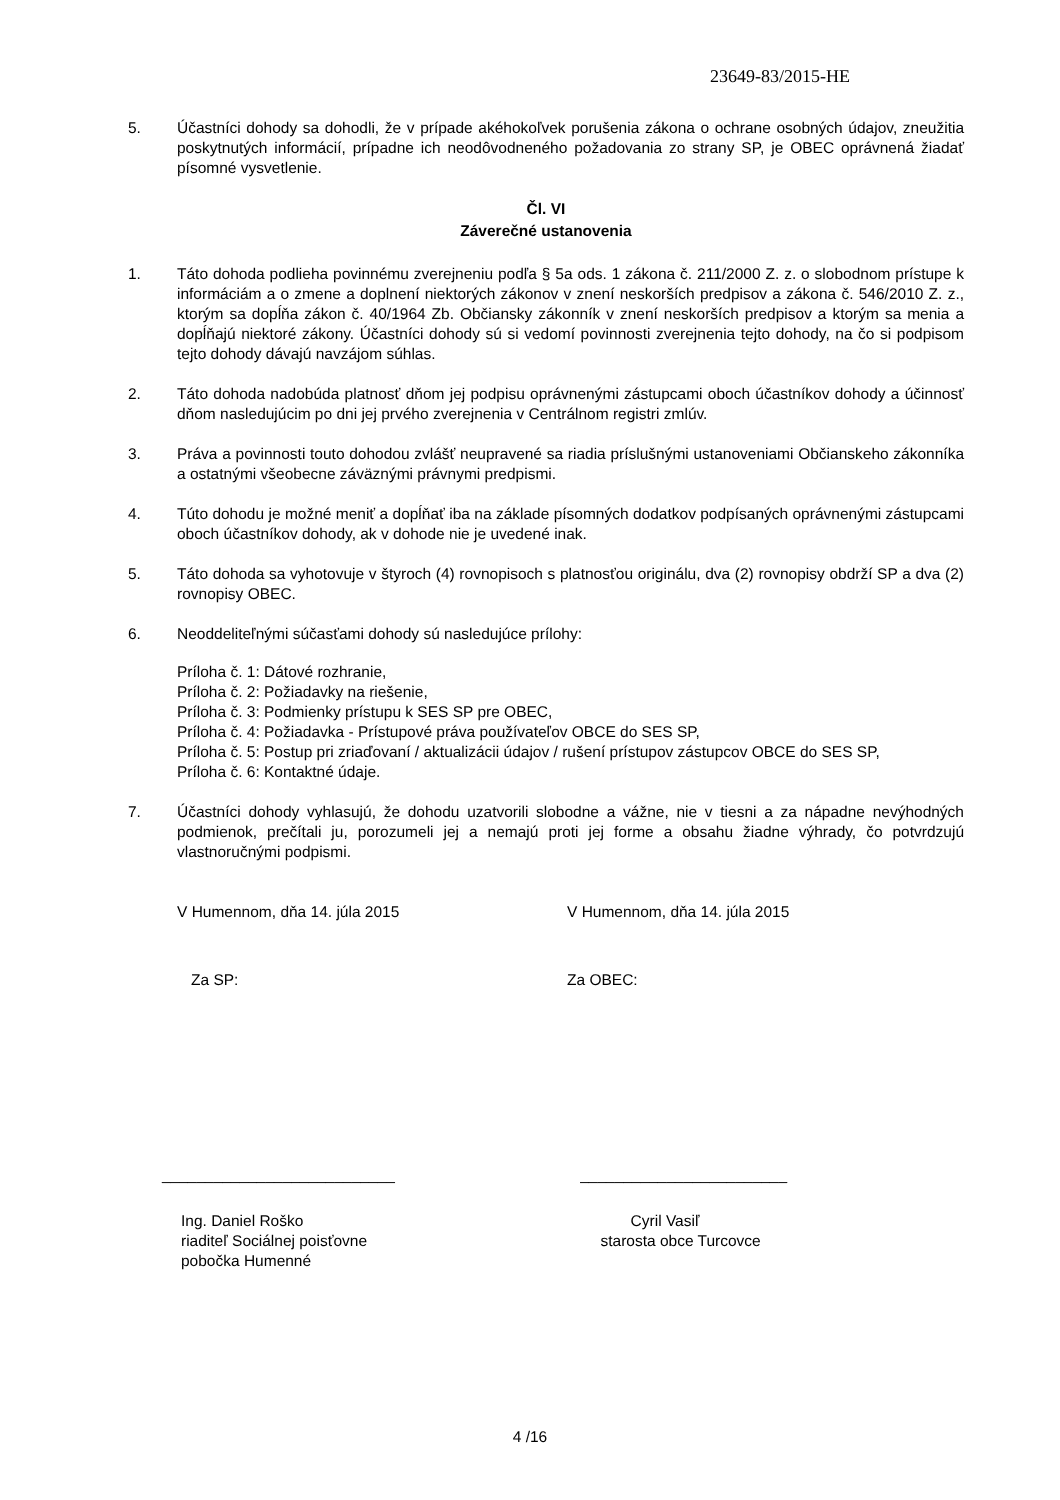23649-83/2015-HE
5. Účastníci dohody sa dohodli, že v prípade akéhokoľvek porušenia zákona o ochrane osobných údajov, zneužitia poskytnutých informácií, prípadne ich neodôvodneného požadovania zo strany SP, je OBEC oprávnená žiadať písomné vysvetlenie.
Čl. VI
Záverečné ustanovenia
1. Táto dohoda podlieha povinnému zverejneniu podľa § 5a ods. 1 zákona č. 211/2000 Z. z. o slobodnom prístupe k informáciám a o zmene a doplnení niektorých zákonov v znení neskorších predpisov a zákona č. 546/2010 Z. z., ktorým sa dopĺňa zákon č. 40/1964 Zb. Občiansky zákonník v znení neskorších predpisov a ktorým sa menia a dopĺňajú niektoré zákony. Účastníci dohody sú si vedomí povinnosti zverejnenia tejto dohody, na čo si podpisom tejto dohody dávajú navzájom súhlas.
2. Táto dohoda nadobúda platnosť dňom jej podpisu oprávnenými zástupcami oboch účastníkov dohody a účinnosť dňom nasledujúcim po dni jej prvého zverejnenia v Centrálnom registri zmlúv.
3. Práva a povinnosti touto dohodou zvlášť neupravené sa riadia príslušnými ustanoveniami Občianskeho zákonníka a ostatnými všeobecne záväznými právnymi predpismi.
4. Túto dohodu je možné meniť a dopĺňať iba na základe písomných dodatkov podpísaných oprávnenými zástupcami oboch účastníkov dohody, ak v dohode nie je uvedené inak.
5. Táto dohoda sa vyhotovuje v štyroch (4) rovnopisoch s platnosťou originálu, dva (2) rovnopisy obdrží SP a dva (2) rovnopisy OBEC.
6. Neoddeliteľnými súčasťami dohody sú nasledujúce prílohy:
Príloha č. 1: Dátové rozhranie,
Príloha č. 2: Požiadavky na riešenie,
Príloha č. 3: Podmienky prístupu k SES SP pre OBEC,
Príloha č. 4: Požiadavka - Prístupové práva používateľov OBCE do SES SP,
Príloha č. 5: Postup pri zriaďovaní / aktualizácii údajov / rušení prístupov zástupcov OBCE do SES SP,
Príloha č. 6: Kontaktné údaje.
7. Účastníci dohody vyhlasujú, že dohodu uzatvorili slobodne a vážne, nie v tiesni a za nápadne nevýhodných podmienok, prečítali ju, porozumeli jej a nemajú proti jej forme a obsahu žiadne výhrady, čo potvrdzujú vlastnoručnými podpismi.
V Humennom, dňa 14. júla 2015 V Humennom, dňa 14. júla 2015
Za SP: Za OBEC:
___________________________ ________________________
Ing. Daniel Roško
riaditeľ Sociálnej poisťovne
pobočka Humenné
Cyril Vasiľ
starosta obce Turcovce
4 /16